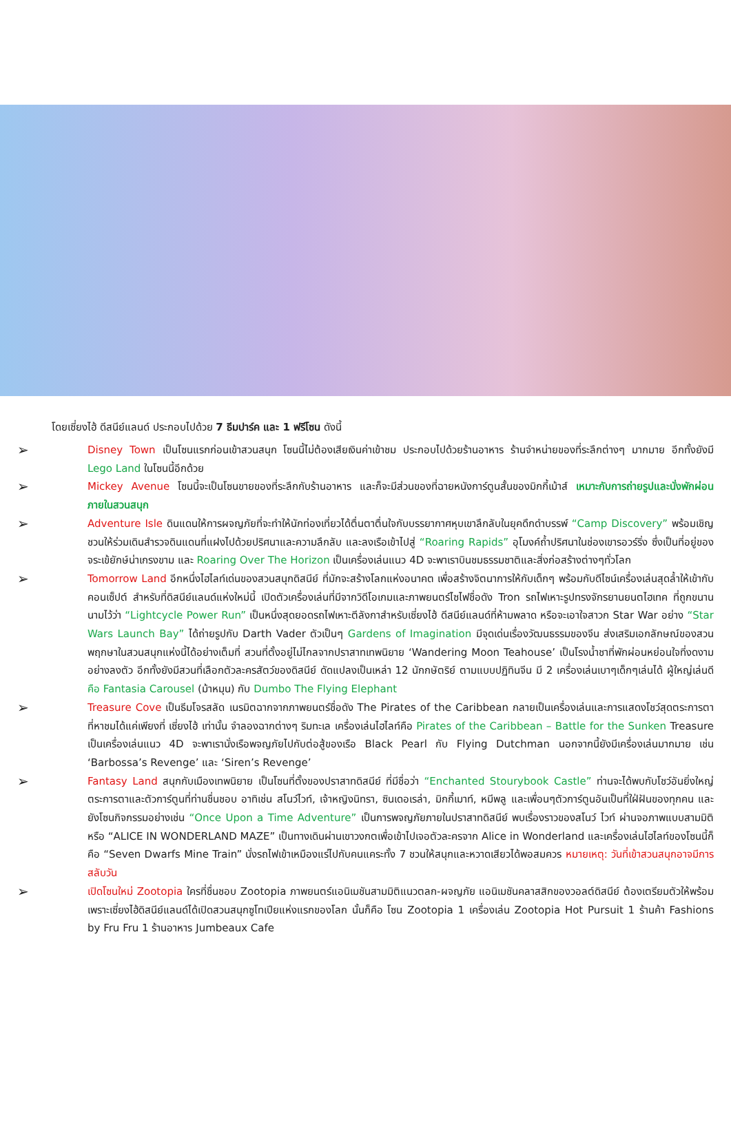โดยเซี่ยงไฮ้ ดีสนีย์แลนด์ ประกอบไปด้วย 7 ธีมปาร์ค และ 1 ฟรีโซน ดังนี้
➢ Disney Town เป็นโซนแรกก่อนเข้าสวนสนุก โซนนี้ไม่ต้องเสียเงินค่าเข้าชม ประกอบไปด้วยร้านอาหาร ร้านจำหน่ายของที่ระลึกต่างๆ มากมาย อีกทั้งยังมี Lego Land ในโซนนี้อีกด้วย
➢ Mickey Avenue โซนนี้จะเป็นโซนขายของที่ระลึกกับร้านอาหาร และก็จะมีส่วนของที่ฉายหนังการ์ตูนสั้นของมิกกี้เม้าส์ เหมาะกับการถ่ายรูปและนั่งพักผ่อนภายในสวนสนุก
➢ Adventure Isle ดินแดนให้การผจญภัยที่จะทำให้นักท่องเที่ยวได้ตื่นตาตื่นใจกับบรรยากาศหุบเขาลึกลับในยุคดึกดำบรรพ์ “Camp Discovery” พร้อมเชิญชวนให้ร่วมเดินสำรวจดินแดนที่แฝงไปด้วยปริศนาและความลึกลับ และลงเรือเข้าไปสู่ “Roaring Rapids” อุโมงค์ถ้ำปริศนาในช่องเขารอวร์ริ่ง ซึ่งเป็นที่อยู่ของจระเข้ยักษ์น่าเกรงขาม และ Roaring Over The Horizon เป็นเครื่องเล่นแนว 4D จะพาเราบินชมธรรมชาติและสิ่งก่อสร้างต่างๆทั่วโลก
➢ Tomorrow Land อีกหนึ่งไฮไลท์เด่นของสวนสนุกดิสนีย์ ที่มักจะสร้างโลกแห่งอนาคต เพื่อสร้างจิตนาการให้กับเด็กๆ พร้อมกับดีไซน์เครื่องเล่นสุดล้ำให้เข้ากับคอนเซ็ปต์ สำหรับที่ดิสนีย์แลนด์แห่งใหม่นี้ เปิดตัวเครื่องเล่นที่มีจากวิดีโอเกมและภาพยนตร์ไซไฟชื่อดัง Tron รถไฟเหาะรูปทรงจักรยานยนตไฮเทค ที่ถูกขนานนามไว้ว่า “Lightcycle Power Run” เป็นหนึ่งสุดยอดรถไฟเหาะตีลังกาสำหรับเซี่ยงไฮ้ ดีสนีย์แลนด์ที่ห้ามพลาด หรือจะเอาใจสาวก Star War อย่าง “Star Wars Launch Bay” ได้ถ่ายรูปกับ Darth Vader ตัวเป็นๆ Gardens of Imagination มีจุดเด่นเรื่องวัฒนธรรมของจีน ส่งเสริมเอกลักษณ์ของสวนพฤกษาในสวนสนุกแห่งนี้ได้อย่างเต็มที่ สวนที่ตั้งอยู่ไม่ไกลจากปราสาทเทพนิยาย ‘Wandering Moon Teahouse’ เป็นโรงน้ำชาที่พักผ่อนหย่อนใจที่งดงามอย่างลงตัว อีกทั้งยังมีสวนที่เลือกตัวละครสัตว์ของดิสนีย์ ดัดแปลงเป็นเหล่า 12 นักกษัตริย์ ตามแบบปฏิทินจีน มี 2 เครื่องเล่นเบาๆเด็กๆเล่นได้ ผู้ใหญ่เล่นดี คือ Fantasia Carousel (ม้าหมุน) กับ Dumbo The Flying Elephant
➢ Treasure Cove เป็นธีมโจรสลัด เนรมิตฉากจากภาพยนตร์ชื่อดัง The Pirates of the Caribbean กลายเป็นเครื่องเล่นและการแสดงโชว์สุดตระการตา ที่หาชมได้แค่เพียงที่ เซี่ยงไฮ้ เท่านั้น จำลองฉากต่างๆ ริมทะเล เครื่องเล่นไฮไลท์คือ Pirates of the Caribbean – Battle for the Sunken Treasure เป็นเครื่องเล่นแนว 4D จะพาเรานั่งเรือพจญภัยไปกับต่อสู้ของเรือ Black Pearl กับ Flying Dutchman นอกจากนี้ยังมีเครื่องเล่นมากมาย เช่น ‘Barbossa’s Revenge’ และ ‘Siren’s Revenge’
➢ Fantasy Land สนุกกับเมืองเทพนิยาย เป็นโซนที่ตั้งของปราสาทดิสนีย์ ที่มีชื่อว่า “Enchanted Stourybook Castle” ท่านจะได้พบกับโชว์อันยิ่งใหญ่ตระการตาและตัวการ์ตูนที่ท่านชื่นชอบ อาทิเช่น สโนว์ไวท์, เจ้าหญิงนิทรา, ซินเดอเรล่า, มิกกี้เมาท์, หมีพลู และเพื่อนๆตัวการ์ตูนอันเป็นที่ใฝ่ฝันของทุกคน และยังโซนกิจกรรมอย่างเช่น “Once Upon a Time Adventure” เป็นการพจญภัยภายในปราสาทดิสนีย์ พบเรื่องราวของสโนว์ ไวท์ ผ่านจอภาพแบบสามมิติ หรือ “ALICE IN WONDERLAND MAZE” เป็นทางเดินผ่านเขาวงกตเพื่อเข้าไปเจอตัวละครจาก Alice in Wonderland และเครื่องเล่นไฮไลท์ของโซนนี้ก็คือ “Seven Dwarfs Mine Train” นั่งรถไฟเข้าเหมืองแร่ไปกับคนแคระทั้ง 7 ชวนให้สนุกและหวาดเสียวได้พอสมควร หมายเหตุ: วันที่เข้าสวนสนุกอาจมีการสลับวัน
➢ เปิดโซนใหม่ Zootopia ใครที่ชื่นชอบ Zootopia ภาพยนตร์แอนิเมชันสามมิติแนวตลก-ผจญภัย แอนิเมชันคลาสสิกของวอลต์ดิสนีย์ ต้องเตรียมตัวให้พร้อม เพราะเซี่ยงไฮ้ดิสนีย์แลนด์ได้เปิดสวนสนุกซูโทเปียแห่งแรกของโลก นั้นก็คือ โซน Zootopia 1 เครื่องเล่น Zootopia Hot Pursuit 1 ร้านค้า Fashions by Fru Fru 1 ร้านอาหาร Jumbeaux Cafe